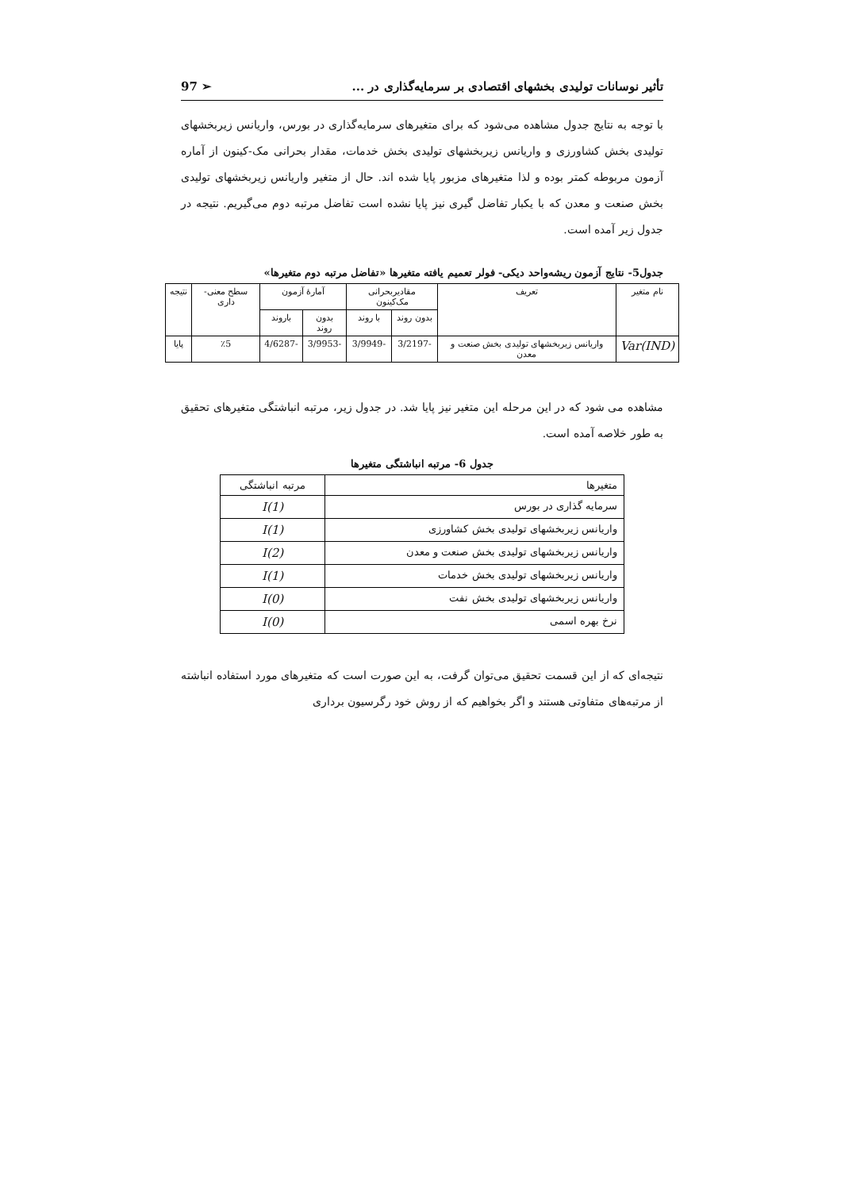تأثیر نوسانات تولیدی بخشهای اقتصادی بر سرمایه‌گذاری در ... 97 ➢
با توجه به نتایج جدول مشاهده می‌شود که برای متغیرهای سرمایه‌گذاری در بورس، واریانس زیربخشهای تولیدی بخش کشاورزی و واریانس زیربخشهای تولیدی بخش خدمات، مقدار بحرانی مک-کینون از آماره آزمون مربوطه کمتر بوده و لذا متغیرهای مزبور پایا شده اند. حال از متغیر واریانس زیربخشهای تولیدی بخش صنعت و معدن که با یکبار تفاضل گیری نیز پایا نشده است تفاضل مرتبه دوم می‌گیریم. نتیجه در جدول زیر آمده است.
جدول5- نتایج آزمون ریشه‌واحد دیکی- فولر تعمیم یافته متغیرها «تفاضل مرتبه دوم متغیرها»
| نام متغیر | تعریف | مقادیربحرانی مک‌کینون | | آمارهٔ آزمون | | سطح معنی-داری | نتیجه |
| --- | --- | --- | --- | --- | --- | --- | --- |
| | | بدون روند | با روند | بدون روند | باروند | | |
| Var(IND) | واریانس زیربخشهای تولیدی بخش صنعت و معدن | -3/2197 | -3/9949 | -3/9953 | -4/6287 | ٪5 | پایا |
مشاهده می شود که در این مرحله این متغیر نیز پایا شد. در جدول زیر، مرتبه انباشتگی متغیرهای تحقیق به طور خلاصه آمده است.
جدول 6- مرتبه انباشتگی متغیرها
| متغیرها | مرتبه انباشتگی |
| سرمایه گذاری در بورس | I(1) |
| واریانس زیربخشهای تولیدی بخش کشاورزی | I(1) |
| واریانس زیربخشهای تولیدی بخش صنعت و معدن | I(2) |
| واریانس زیربخشهای تولیدی بخش خدمات | I(1) |
| واریانس زیربخشهای تولیدی بخش نفت | I(0) |
| نرخ بهره اسمی | I(0) |
نتیجه‌ای که از این قسمت تحقیق می‌توان گرفت، به این صورت است که متغیرهای مورد استفاده انباشته از مرتبه‌های متفاوتی هستند و اگر بخواهیم که از روش خود رگرسیون برداری